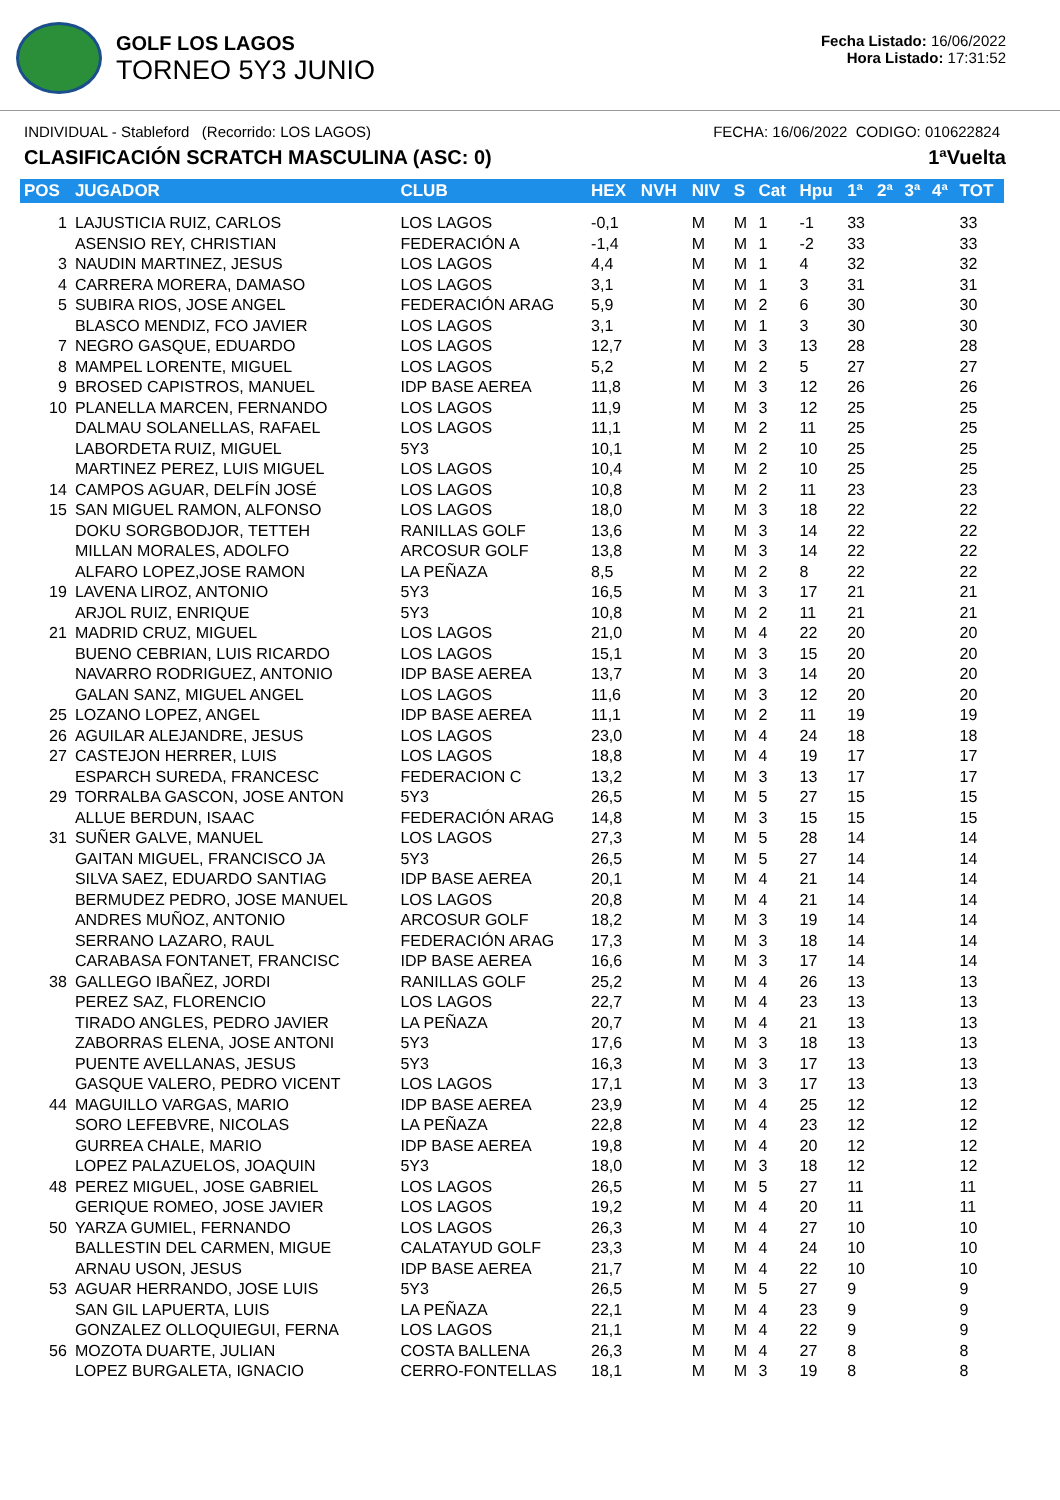GOLF LOS LAGOS
TORNEO 5Y3 JUNIO
Fecha Listado: 16/06/2022
Hora Listado: 17:31:52
INDIVIDUAL - Stableford (Recorrido: LOS LAGOS) FECHA: 16/06/2022 CODIGO: 010622824
CLASIFICACIÓN SCRATCH MASCULINA (ASC: 0) 1ªVuelta
| POS | JUGADOR | CLUB | HEX | NVH | NIV | S | Cat | Hpu | 1ª | 2ª | 3ª | 4ª | TOT |
| --- | --- | --- | --- | --- | --- | --- | --- | --- | --- | --- | --- | --- | --- |
| 1 | LAJUSTICIA RUIZ, CARLOS | LOS LAGOS | -0,1 | | M | M | 1 | -1 | 33 | | | | 33 |
| | ASENSIO REY, CHRISTIAN | FEDERACIÓN A | -1,4 | | M | M | 1 | -2 | 33 | | | | 33 |
| 3 | NAUDIN MARTINEZ, JESUS | LOS LAGOS | 4,4 | | M | M | 1 | 4 | 32 | | | | 32 |
| 4 | CARRERA MORERA, DAMASO | LOS LAGOS | 3,1 | | M | M | 1 | 3 | 31 | | | | 31 |
| 5 | SUBIRA RIOS, JOSE ANGEL | FEDERACIÓN ARAG | 5,9 | | M | M | 2 | 6 | 30 | | | | 30 |
| | BLASCO MENDIZ, FCO JAVIER | LOS LAGOS | 3,1 | | M | M | 1 | 3 | 30 | | | | 30 |
| 7 | NEGRO GASQUE, EDUARDO | LOS LAGOS | 12,7 | | M | M | 3 | 13 | 28 | | | | 28 |
| 8 | MAMPEL LORENTE, MIGUEL | LOS LAGOS | 5,2 | | M | M | 2 | 5 | 27 | | | | 27 |
| 9 | BROSED CAPISTROS, MANUEL | IDP BASE AEREA | 11,8 | | M | M | 3 | 12 | 26 | | | | 26 |
| 10 | PLANELLA MARCEN, FERNANDO | LOS LAGOS | 11,9 | | M | M | 3 | 12 | 25 | | | | 25 |
| | DALMAU SOLANELLAS, RAFAEL | LOS LAGOS | 11,1 | | M | M | 2 | 11 | 25 | | | | 25 |
| | LABORDETA RUIZ, MIGUEL | 5Y3 | 10,1 | | M | M | 2 | 10 | 25 | | | | 25 |
| | MARTINEZ PEREZ, LUIS MIGUEL | LOS LAGOS | 10,4 | | M | M | 2 | 10 | 25 | | | | 25 |
| 14 | CAMPOS AGUAR, DELFÍN JOSÉ | LOS LAGOS | 10,8 | | M | M | 2 | 11 | 23 | | | | 23 |
| 15 | SAN MIGUEL RAMON, ALFONSO | LOS LAGOS | 18,0 | | M | M | 3 | 18 | 22 | | | | 22 |
| | DOKU SORGBODJOR, TETTEH | RANILLAS GOLF | 13,6 | | M | M | 3 | 14 | 22 | | | | 22 |
| | MILLAN MORALES, ADOLFO | ARCOSUR GOLF | 13,8 | | M | M | 3 | 14 | 22 | | | | 22 |
| | ALFARO LOPEZ,JOSE RAMON | LA PEÑAZA | 8,5 | | M | M | 2 | 8 | 22 | | | | 22 |
| 19 | LAVENA LIROZ, ANTONIO | 5Y3 | 16,5 | | M | M | 3 | 17 | 21 | | | | 21 |
| | ARJOL RUIZ, ENRIQUE | 5Y3 | 10,8 | | M | M | 2 | 11 | 21 | | | | 21 |
| 21 | MADRID CRUZ, MIGUEL | LOS LAGOS | 21,0 | | M | M | 4 | 22 | 20 | | | | 20 |
| | BUENO CEBRIAN, LUIS RICARDO | LOS LAGOS | 15,1 | | M | M | 3 | 15 | 20 | | | | 20 |
| | NAVARRO RODRIGUEZ, ANTONIO | IDP BASE AEREA | 13,7 | | M | M | 3 | 14 | 20 | | | | 20 |
| | GALAN SANZ, MIGUEL ANGEL | LOS LAGOS | 11,6 | | M | M | 3 | 12 | 20 | | | | 20 |
| 25 | LOZANO LOPEZ, ANGEL | IDP BASE AEREA | 11,1 | | M | M | 2 | 11 | 19 | | | | 19 |
| 26 | AGUILAR ALEJANDRE, JESUS | LOS LAGOS | 23,0 | | M | M | 4 | 24 | 18 | | | | 18 |
| 27 | CASTEJON HERRER, LUIS | LOS LAGOS | 18,8 | | M | M | 4 | 19 | 17 | | | | 17 |
| | ESPARCH SUREDA, FRANCESC | FEDERACION C | 13,2 | | M | M | 3 | 13 | 17 | | | | 17 |
| 29 | TORRALBA GASCON, JOSE ANTON | 5Y3 | 26,5 | | M | M | 5 | 27 | 15 | | | | 15 |
| | ALLUE BERDUN, ISAAC | FEDERACIÓN ARAG | 14,8 | | M | M | 3 | 15 | 15 | | | | 15 |
| 31 | SUÑER GALVE, MANUEL | LOS LAGOS | 27,3 | | M | M | 5 | 28 | 14 | | | | 14 |
| | GAITAN MIGUEL, FRANCISCO JA | 5Y3 | 26,5 | | M | M | 5 | 27 | 14 | | | | 14 |
| | SILVA SAEZ, EDUARDO SANTIAG | IDP BASE AEREA | 20,1 | | M | M | 4 | 21 | 14 | | | | 14 |
| | BERMUDEZ PEDRO, JOSE MANUEL | LOS LAGOS | 20,8 | | M | M | 4 | 21 | 14 | | | | 14 |
| | ANDRES MUÑOZ, ANTONIO | ARCOSUR GOLF | 18,2 | | M | M | 3 | 19 | 14 | | | | 14 |
| | SERRANO LAZARO, RAUL | FEDERACIÓN ARAG | 17,3 | | M | M | 3 | 18 | 14 | | | | 14 |
| | CARABASA FONTANET, FRANCISC | IDP BASE AEREA | 16,6 | | M | M | 3 | 17 | 14 | | | | 14 |
| 38 | GALLEGO IBAÑEZ, JORDI | RANILLAS GOLF | 25,2 | | M | M | 4 | 26 | 13 | | | | 13 |
| | PEREZ SAZ, FLORENCIO | LOS LAGOS | 22,7 | | M | M | 4 | 23 | 13 | | | | 13 |
| | TIRADO ANGLES, PEDRO JAVIER | LA PEÑAZA | 20,7 | | M | M | 4 | 21 | 13 | | | | 13 |
| | ZABORRAS ELENA, JOSE ANTONI | 5Y3 | 17,6 | | M | M | 3 | 18 | 13 | | | | 13 |
| | PUENTE AVELLANAS, JESUS | 5Y3 | 16,3 | | M | M | 3 | 17 | 13 | | | | 13 |
| | GASQUE VALERO, PEDRO VICENT | LOS LAGOS | 17,1 | | M | M | 3 | 17 | 13 | | | | 13 |
| 44 | MAGUILLO VARGAS, MARIO | IDP BASE AEREA | 23,9 | | M | M | 4 | 25 | 12 | | | | 12 |
| | SORO LEFEBVRE, NICOLAS | LA PEÑAZA | 22,8 | | M | M | 4 | 23 | 12 | | | | 12 |
| | GURREA CHALE, MARIO | IDP BASE AEREA | 19,8 | | M | M | 4 | 20 | 12 | | | | 12 |
| | LOPEZ PALAZUELOS, JOAQUIN | 5Y3 | 18,0 | | M | M | 3 | 18 | 12 | | | | 12 |
| 48 | PEREZ MIGUEL, JOSE GABRIEL | LOS LAGOS | 26,5 | | M | M | 5 | 27 | 11 | | | | 11 |
| | GERIQUE ROMEO, JOSE JAVIER | LOS LAGOS | 19,2 | | M | M | 4 | 20 | 11 | | | | 11 |
| 50 | YARZA GUMIEL, FERNANDO | LOS LAGOS | 26,3 | | M | M | 4 | 27 | 10 | | | | 10 |
| | BALLESTIN DEL CARMEN, MIGUE | CALATAYUD GOLF | 23,3 | | M | M | 4 | 24 | 10 | | | | 10 |
| | ARNAU USON, JESUS | IDP BASE AEREA | 21,7 | | M | M | 4 | 22 | 10 | | | | 10 |
| 53 | AGUAR HERRANDO, JOSE LUIS | 5Y3 | 26,5 | | M | M | 5 | 27 | 9 | | | | 9 |
| | SAN GIL LAPUERTA, LUIS | LA PEÑAZA | 22,1 | | M | M | 4 | 23 | 9 | | | | 9 |
| | GONZALEZ OLLOQUIEGUI, FERNA | LOS LAGOS | 21,1 | | M | M | 4 | 22 | 9 | | | | 9 |
| 56 | MOZOTA DUARTE, JULIAN | COSTA BALLENA | 26,3 | | M | M | 4 | 27 | 8 | | | | 8 |
| | LOPEZ BURGALETA, IGNACIO | CERRO-FONTELLAS | 18,1 | | M | M | 3 | 19 | 8 | | | | 8 |